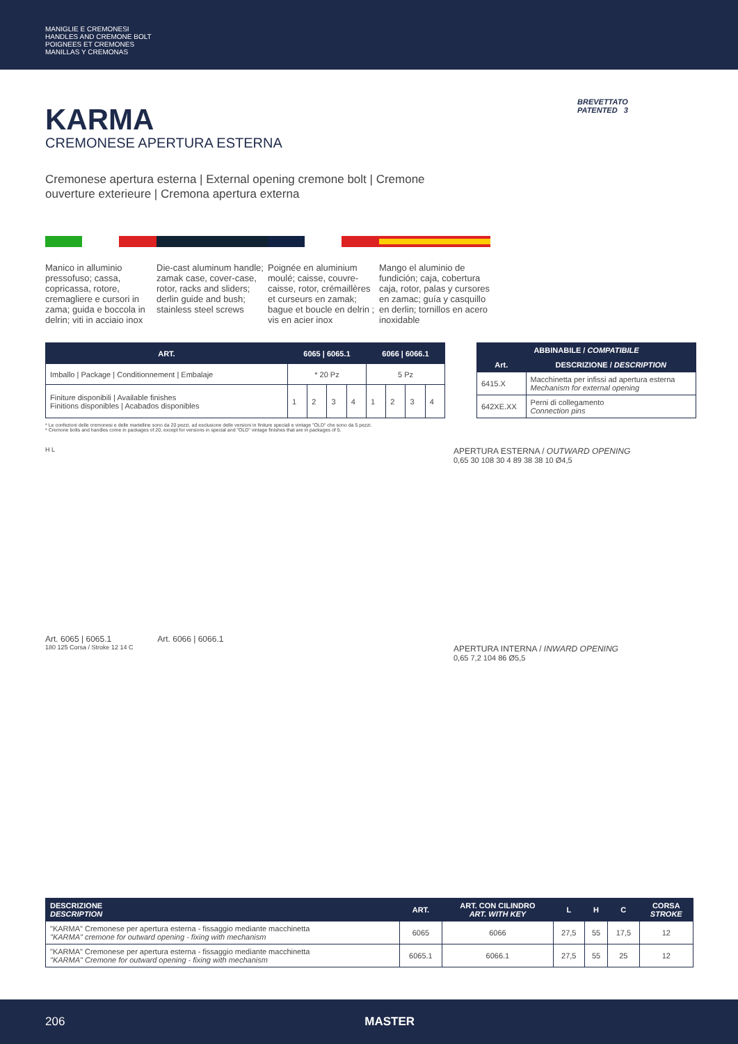MANIGLIE E CREMONESI
HANDLES AND CREMONE BOLT
POIGNEES ET CREMONES
MANILLAS Y CREMONAS
KARMA
CREMONESE APERTURA ESTERNA
BREVETTATO
PATENTED 3
Cremonese apertura esterna | External opening cremone bolt | Cremone ouverture exterieure | Cremona apertura externa
Manico in alluminio pressofuso; cassa, copricassa, rotore, cremagliere e cursori in zama; guida e boccola in delrin; viti in acciaio inox
Die-cast aluminum handle; zamak case, cover-case, rotor, racks and sliders; derlin guide and bush; stainless steel screws
Poignée en aluminium moulé; caisse, couvre-caisse, rotor, crémaillères et curseurs en zamak; bague et boucle en delrin ; vis en acier inox
Mango el aluminio de fundición; caja, cobertura caja, rotor, palas y cursores en zamac; guía y casquillo en derlin; tornillos en acero inoxidable
| ART. | 6065 / 6065.1 | | | | 6066 / 6066.1 | | | |
| --- | --- | --- | --- | --- | --- | --- | --- | --- |
| Imballo / Package / Conditionnement / Embalaje | * 20 Pz | | | | 5 Pz | | | |
| Finiture disponibili / Available finishes Finitions disponibles / Acabados disponibles | 1 | 2 | 3 | 4 | 1 | 2 | 3 | 4 |
| ABBINABILE / COMPATIBILE | |
| --- | --- |
| Art. | DESCRIZIONE / DESCRIPTION |
| 6415.X | Macchinetta per infissi ad apertura esterna Mechanism for external opening |
| 642XE.XX | Perni di collegamento Connection pins |
* Le confezioni delle cremonesi e delle martelline sono da 20 pezzi, ad esclusione delle versioni in finiture speciali e vintage "OLD" che sono da 5 pezzi.
* Cremone bolts and handles come in packages of 20, except for versions in special and "OLD" vintage finishes that are in packages of 5.
H L
Art. 6065 | 6065.1 Art. 6066 | 6066.1
180 125 Corsa / Stroke 12 14 C
APERTURA ESTERNA / OUTWARD OPENING
0,65 30 108 30 4 89 38 38 10 Ø4,5
APERTURA INTERNA / INWARD OPENING
0,65 7,2 104 86 Ø5,5
| DESCRIZIONE DESCRIPTION | ART. | ART. CON CILINDRO ART. WITH KEY | L | H | C | CORSA STROKE |
| --- | --- | --- | --- | --- | --- | --- |
| "KARMA" Cremonese per apertura esterna - fissaggio mediante macchinetta "KARMA" cremone for outward opening - fixing with mechanism | 6065 | 6066 | 27,5 | 55 | 17,5 | 12 |
| "KARMA" Cremonese per apertura esterna - fissaggio mediante macchinetta "KARMA" Cremone for outward opening - fixing with mechanism | 6065.1 | 6066.1 | 27,5 | 55 | 25 | 12 |
206 MASTER